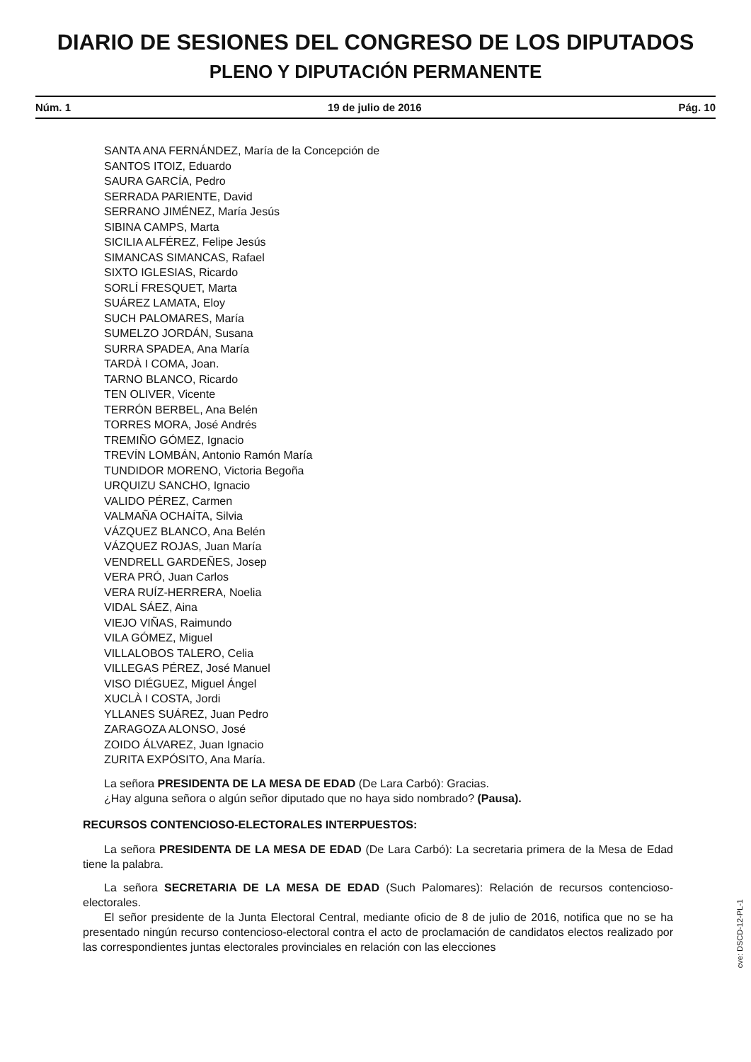DIARIO DE SESIONES DEL CONGRESO DE LOS DIPUTADOS
PLENO Y DIPUTACIÓN PERMANENTE
Núm. 1 19 de julio de 2016 Pág. 10
SANTA ANA FERNÁNDEZ, María de la Concepción de
SANTOS ITOIZ, Eduardo
SAURA GARCÍA, Pedro
SERRADA PARIENTE, David
SERRANO JIMÉNEZ, María Jesús
SIBINA CAMPS, Marta
SICILIA ALFÉREZ, Felipe Jesús
SIMANCAS SIMANCAS, Rafael
SIXTO IGLESIAS, Ricardo
SORLÍ FRESQUET, Marta
SUÁREZ LAMATA, Eloy
SUCH PALOMARES, María
SUMELZO JORDÁN, Susana
SURRA SPADEA, Ana María
TARDÀ I COMA, Joan.
TARNO BLANCO, Ricardo
TEN OLIVER, Vicente
TERRÓN BERBEL, Ana Belén
TORRES MORA, José Andrés
TREMIÑO GÓMEZ, Ignacio
TREVÍN LOMBÁN, Antonio Ramón María
TUNDIDOR MORENO, Victoria Begoña
URQUIZU SANCHO, Ignacio
VALIDO PÉREZ, Carmen
VALMAÑA OCHAÍTA, Silvia
VÁZQUEZ BLANCO, Ana Belén
VÁZQUEZ ROJAS, Juan María
VENDRELL GARDEÑES, Josep
VERA PRÓ, Juan Carlos
VERA RUÍZ-HERRERA, Noelia
VIDAL SÁEZ, Aina
VIEJO VIÑAS, Raimundo
VILA GÓMEZ, Miguel
VILLALOBOS TALERO, Celia
VILLEGAS PÉREZ, José Manuel
VISO DIÉGUEZ, Miguel Ángel
XUCLÀ I COSTA, Jordi
YLLANES SUÁREZ, Juan Pedro
ZARAGOZA ALONSO, José
ZOIDO ÁLVAREZ, Juan Ignacio
ZURITA EXPÓSITO, Ana María.
La señora PRESIDENTA DE LA MESA DE EDAD (De Lara Carbó): Gracias.
¿Hay alguna señora o algún señor diputado que no haya sido nombrado? (Pausa).
RECURSOS CONTENCIOSO-ELECTORALES INTERPUESTOS:
La señora PRESIDENTA DE LA MESA DE EDAD (De Lara Carbó): La secretaria primera de la Mesa de Edad tiene la palabra.
La señora SECRETARIA DE LA MESA DE EDAD (Such Palomares): Relación de recursos contencioso-electorales.
El señor presidente de la Junta Electoral Central, mediante oficio de 8 de julio de 2016, notifica que no se ha presentado ningún recurso contencioso-electoral contra el acto de proclamación de candidatos electos realizado por las correspondientes juntas electorales provinciales en relación con las elecciones
cve: DSCD-12-PL-1